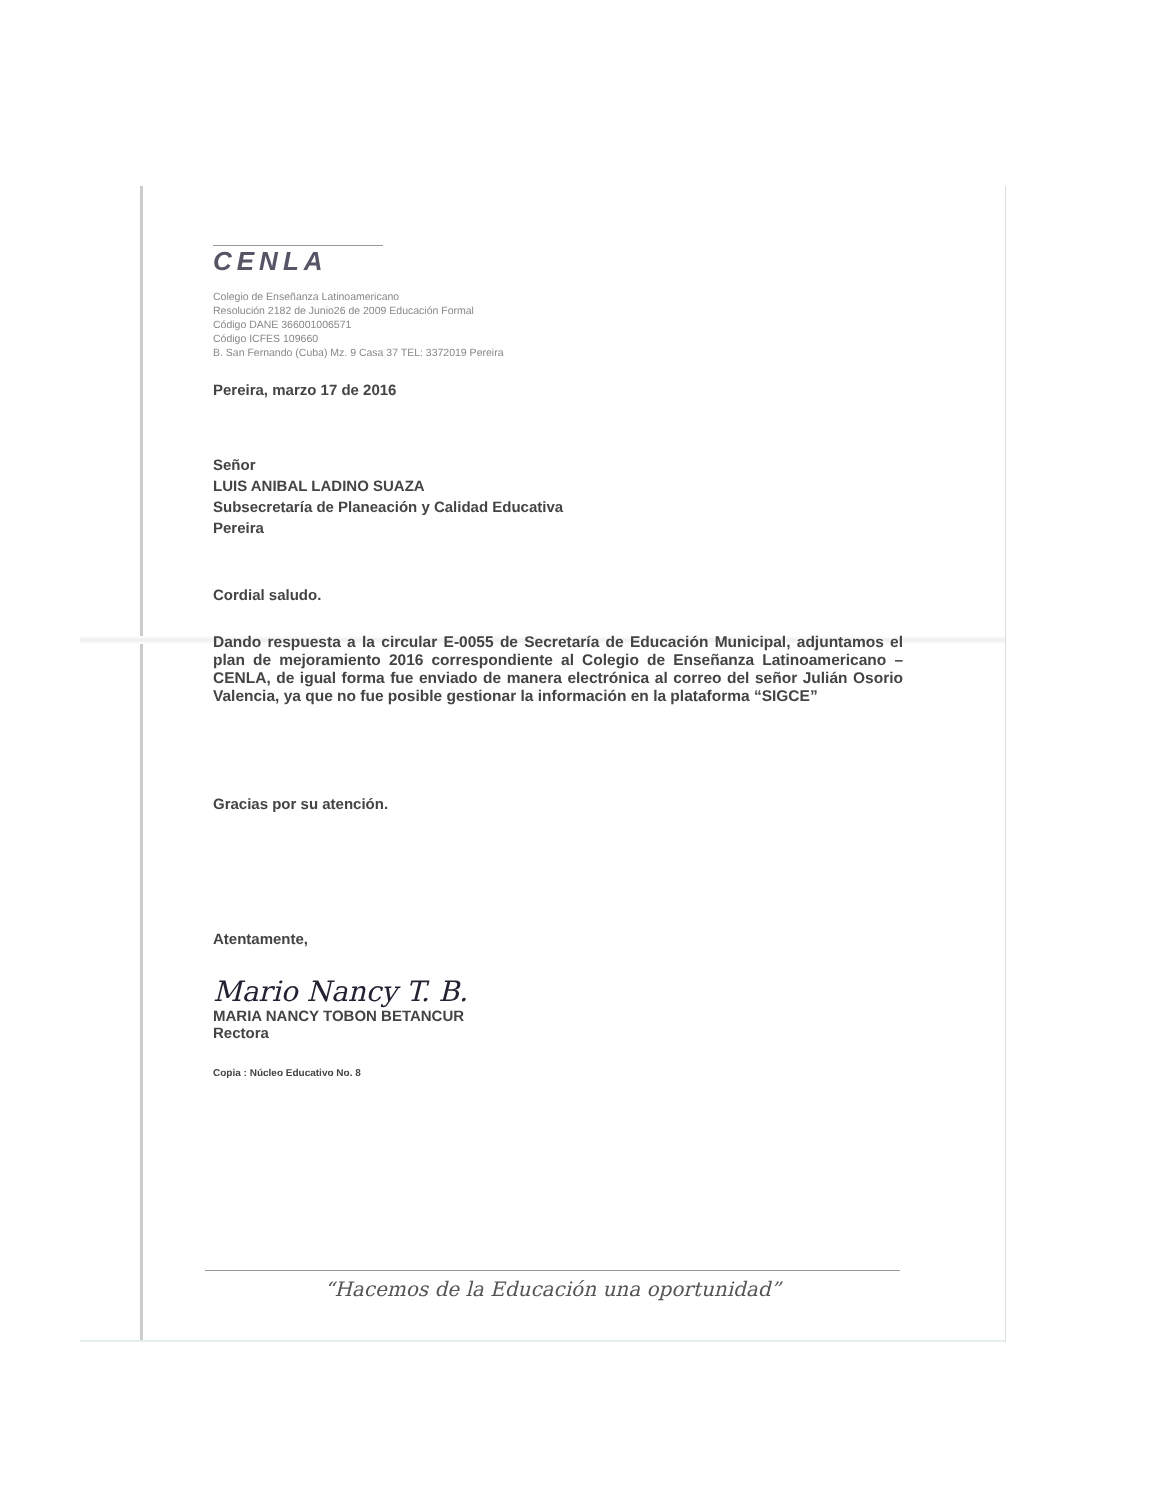CENLA
Colegio de Enseñanza Latinoamericano
Resolución 2182 de Junio26 de 2009 Educación Formal
Código DANE 366001006571
Código ICFES 109660
B. San Fernando (Cuba) Mz. 9 Casa 37 TEL: 3372019 Pereira
Pereira, marzo 17 de 2016
Señor
LUIS ANIBAL LADINO SUAZA
Subsecretaría de Planeación y Calidad Educativa
Pereira
Cordial saludo.
Dando respuesta a la circular E-0055 de Secretaría de Educación Municipal, adjuntamos el plan de mejoramiento 2016 correspondiente al Colegio de Enseñanza Latinoamericano – CENLA, de igual forma fue enviado de manera electrónica al correo del señor Julián Osorio Valencia, ya que no fue posible gestionar la información en la plataforma “SIGCE”
Gracias por su atención.
Atentamente,
Mario Nancy T. B.
MARIA NANCY TOBON BETANCUR
Rectora
Copia : Núcleo Educativo No. 8
“Hacemos de la Educación una oportunidad”